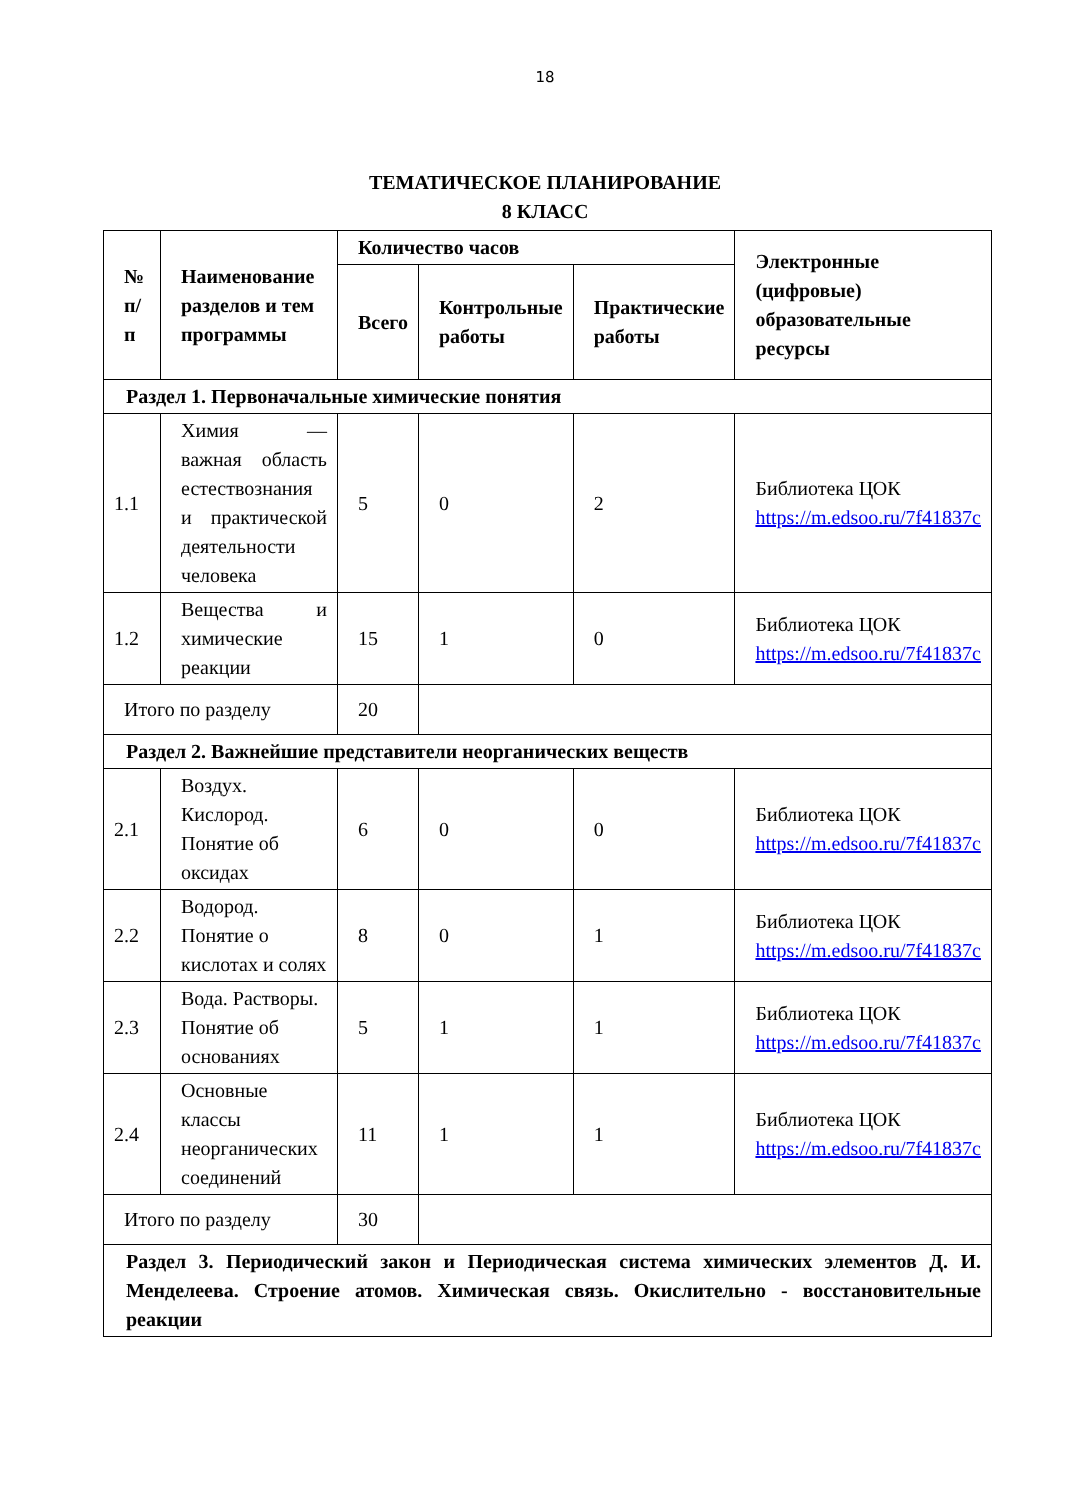18
ТЕМАТИЧЕСКОЕ ПЛАНИРОВАНИЕ
8 КЛАСС
| № п/п | Наименование разделов и тем программы | Количество часов | | | Электронные (цифровые) образовательные ресурсы |
| --- | --- | --- | --- | --- | --- |
| | | Всего | Контрольные работы | Практические работы | |
| Раздел 1. Первоначальные химические понятия | | | | | |
| 1.1 | Химия — важная область естествознания и практической деятельности человека | 5 | 0 | 2 | Библиотека ЦОК https://m.edsoo.ru/7f41837c |
| 1.2 | Вещества и химические реакции | 15 | 1 | 0 | Библиотека ЦОК https://m.edsoo.ru/7f41837c |
| Итого по разделу | | 20 | | | |
| Раздел 2. Важнейшие представители неорганических веществ | | | | | |
| 2.1 | Воздух. Кислород. Понятие об оксидах | 6 | 0 | 0 | Библиотека ЦОК https://m.edsoo.ru/7f41837c |
| 2.2 | Водород. Понятие о кислотах и солях | 8 | 0 | 1 | Библиотека ЦОК https://m.edsoo.ru/7f41837c |
| 2.3 | Вода. Растворы. Понятие об основаниях | 5 | 1 | 1 | Библиотека ЦОК https://m.edsoo.ru/7f41837c |
| 2.4 | Основные классы неорганических соединений | 11 | 1 | 1 | Библиотека ЦОК https://m.edsoo.ru/7f41837c |
| Итого по разделу | | 30 | | | |
| Раздел 3. Периодический закон и Периодическая система химических элементов Д. И. Менделеева. Строение атомов. Химическая связь. Окислительно - восстановительные реакции | | | | | |